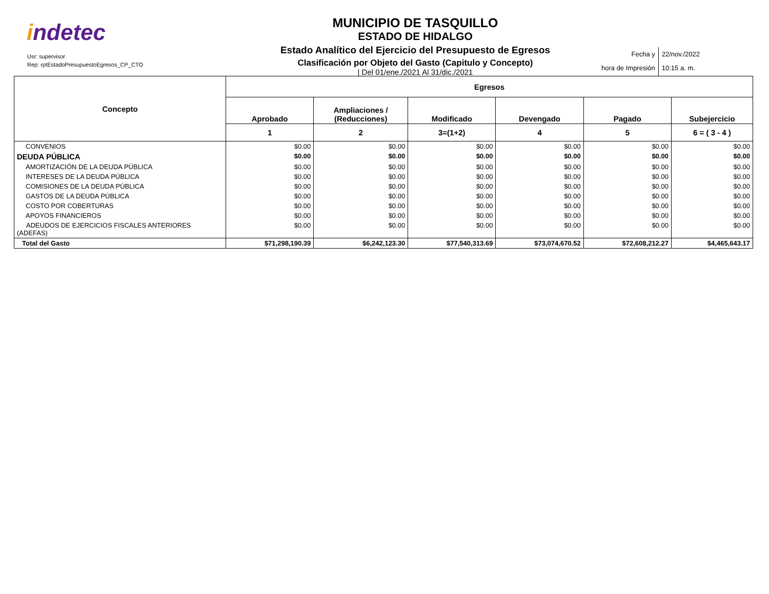indetec
Usr: supervisor
Rep: rptEstadoPresupuestoEgresos_CP_CTO
MUNICIPIO DE TASQUILLO
ESTADO DE HIDALGO
Estado Analítico del Ejercicio del Presupuesto de Egresos
Clasificación por Objeto del Gasto (Capitulo y Concepto)
| Del 01/ene./2021 Al 31/dic./2021
Fecha y
hora de Impresión
22/nov./2022
10:15 a. m.
| Concepto | Egresos | | | | | |
| --- | --- | --- | --- | --- | --- | --- |
| | Aprobado | Ampliaciones / (Reducciones) | Modificado | Devengado | Pagado | Subejercicio |
| | 1 | 2 | 3=(1+2) | 4 | 5 | 6 = ( 3 - 4 ) |
| CONVENIOS | $0.00 | $0.00 | $0.00 | $0.00 | $0.00 | $0.00 |
| DEUDA PÚBLICA | $0.00 | $0.00 | $0.00 | $0.00 | $0.00 | $0.00 |
| AMORTIZACIÓN DE LA DEUDA PÚBLICA | $0.00 | $0.00 | $0.00 | $0.00 | $0.00 | $0.00 |
| INTERESES DE LA DEUDA PÚBLICA | $0.00 | $0.00 | $0.00 | $0.00 | $0.00 | $0.00 |
| COMISIONES DE LA DEUDA PÚBLICA | $0.00 | $0.00 | $0.00 | $0.00 | $0.00 | $0.00 |
| GASTOS DE LA DEUDA PÚBLICA | $0.00 | $0.00 | $0.00 | $0.00 | $0.00 | $0.00 |
| COSTO POR COBERTURAS | $0.00 | $0.00 | $0.00 | $0.00 | $0.00 | $0.00 |
| APOYOS FINANCIEROS | $0.00 | $0.00 | $0.00 | $0.00 | $0.00 | $0.00 |
| ADEUDOS DE EJERCICIOS FISCALES ANTERIORES (ADEFAS) | $0.00 | $0.00 | $0.00 | $0.00 | $0.00 | $0.00 |
| Total del Gasto | $71,298,190.39 | $6,242,123.30 | $77,540,313.69 | $73,074,670.52 | $72,608,212.27 | $4,465,643.17 |